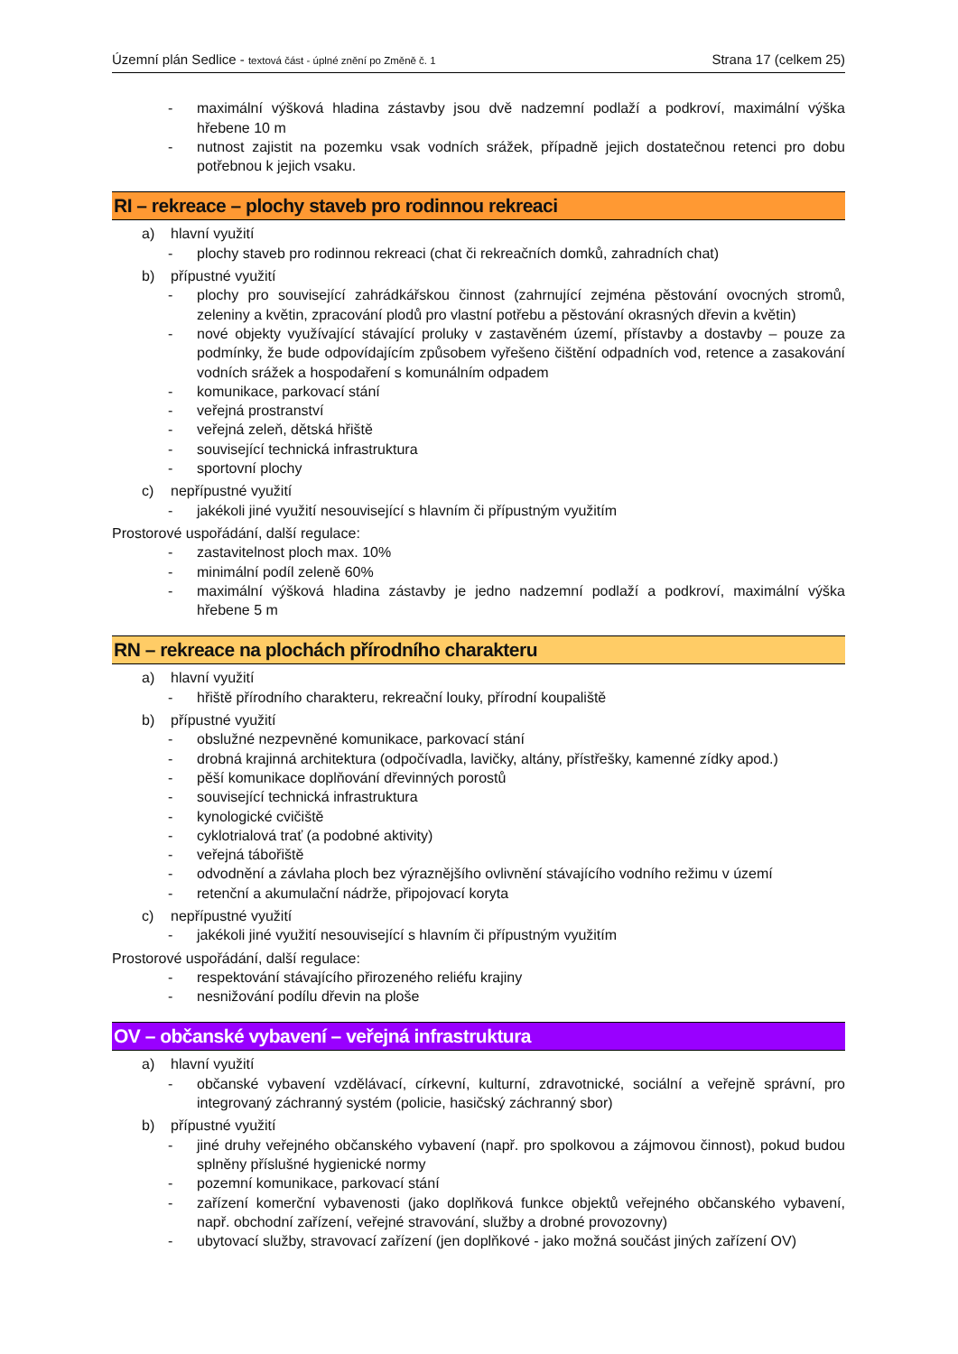Územní plán Sedlice - textová část - úplné znění po Změně č. 1 Strana 17 (celkem 25)
- maximální výšková hladina zástavby jsou dvě nadzemní podlaží a podkroví, maximální výška hřebene 10 m
- nutnost zajistit na pozemku vsak vodních srážek, případně jejich dostatečnou retenci pro dobu potřebnou k jejich vsaku.
RI – rekreace – plochy staveb pro rodinnou rekreaci
a) hlavní využití
- plochy staveb pro rodinnou rekreaci (chat či rekreačních domků, zahradních chat)
b) přípustné využití
- plochy pro související zahrádkářskou činnost (zahrnující zejména pěstování ovocných stromů, zeleniny a květin, zpracování plodů pro vlastní potřebu a pěstování okrasných dřevin a květin)
- nové objekty využívající stávající proluky v zastavěném území, přístavby a dostavby – pouze za podmínky, že bude odpovídajícím způsobem vyřešeno čištění odpadních vod, retence a zasakování vodních srážek a hospodaření s komunálním odpadem
- komunikace, parkovací stání
- veřejná prostranství
- veřejná zeleň, dětská hřiště
- související technická infrastruktura
- sportovní plochy
c) nepřípustné využití
- jakékoli jiné využití nesouvisející s hlavním či přípustným využitím
Prostorové uspořádání, další regulace:
- zastavitelnost ploch max. 10%
- minimální podíl zeleně 60%
- maximální výšková hladina zástavby je jedno nadzemní podlaží a podkroví, maximální výška hřebene 5 m
RN – rekreace na plochách přírodního charakteru
a) hlavní využití
- hřiště přírodního charakteru, rekreační louky, přírodní koupaliště
b) přípustné využití
- obslužné nezpevněné komunikace, parkovací stání
- drobná krajinná architektura (odpočívadla, lavičky, altány, přístřešky, kamenné zídky apod.)
- pěší komunikace doplňování dřevinných porostů
- související technická infrastruktura
- kynologické cvičiště
- cyklotrialová trať (a podobné aktivity)
- veřejná tábořiště
- odvodnění a závlaha ploch bez výraznějšího ovlivnění stávajícího vodního režimu v území
- retenční a akumulační nádrže, připojovací koryta
c) nepřípustné využití
- jakékoli jiné využití nesouvisející s hlavním či přípustným využitím
Prostorové uspořádání, další regulace:
- respektování stávajícího přirozeného reliéfu krajiny
- nesnižování podílu dřevin na ploše
OV – občanské vybavení – veřejná infrastruktura
a) hlavní využití
- občanské vybavení vzdělávací, církevní, kulturní, zdravotnické, sociální a veřejně správní, pro integrovaný záchranný systém (policie, hasičský záchranný sbor)
b) přípustné využití
- jiné druhy veřejného občanského vybavení (např. pro spolkovou a zájmovou činnost), pokud budou splněny příslušné hygienické normy
- pozemní komunikace, parkovací stání
- zařízení komerční vybavenosti (jako doplňková funkce objektů veřejného občanského vybavení, např. obchodní zařízení, veřejné stravování, služby a drobné provozovny)
- ubytovací služby, stravovací zařízení (jen doplňkové - jako možná součást jiných zařízení OV)